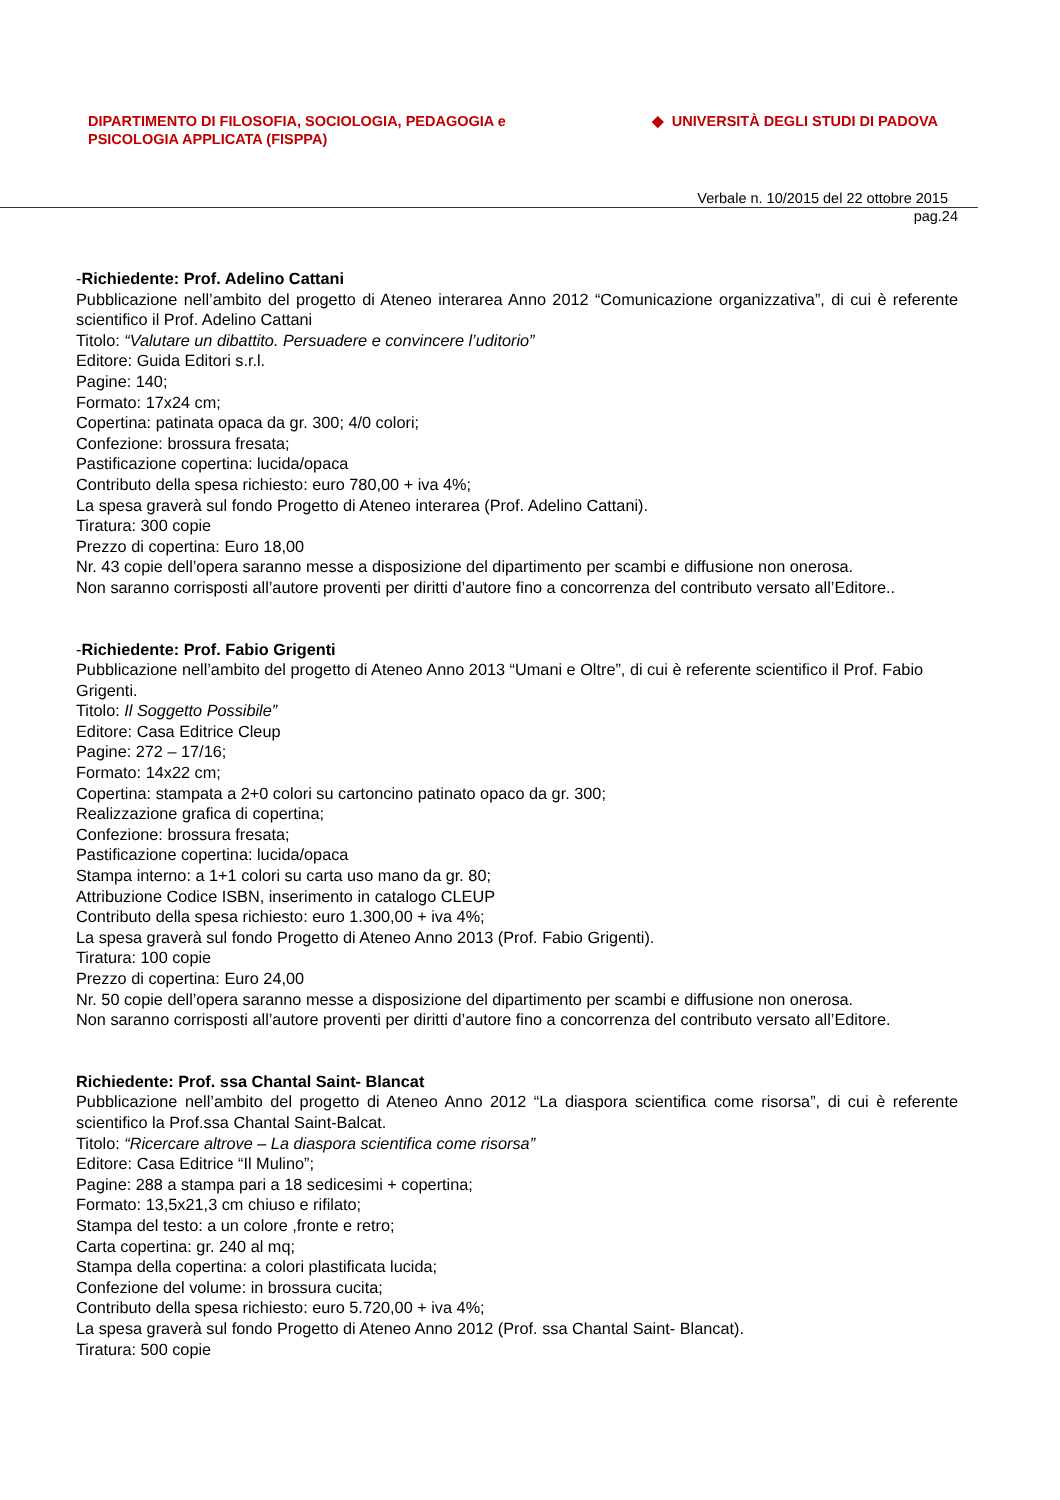DIPARTIMENTO DI FILOSOFIA, SOCIOLOGIA, PEDAGOGIA e
PSICOLOGIA APPLICATA (FISPPA)
◆ UNIVERSITÀ DEGLI STUDI DI PADOVA
Verbale n. 10/2015 del 22 ottobre 2015
pag.24
-Richiedente: Prof. Adelino Cattani
Pubblicazione nell’ambito del progetto di Ateneo interarea Anno 2012 “Comunicazione organizzativa”, di cui è referente scientifico il Prof. Adelino Cattani
Titolo: “Valutare un dibattito. Persuadere e convincere l’uditorio”
Editore: Guida Editori s.r.l.
Pagine: 140;
Formato: 17x24 cm;
Copertina: patinata opaca da gr. 300; 4/0 colori;
Confezione: brossura fresata;
Pastificazione copertina: lucida/opaca
Contributo della spesa richiesto: euro 780,00 + iva 4%;
La spesa graverà sul fondo Progetto di Ateneo interarea (Prof. Adelino Cattani).
Tiratura: 300 copie
Prezzo di copertina: Euro 18,00
Nr. 43 copie dell’opera saranno messe a disposizione del dipartimento per scambi e diffusione non onerosa.
Non saranno corrisposti all’autore proventi per diritti d’autore fino a concorrenza del contributo versato all’Editore..
-Richiedente: Prof. Fabio Grigenti
Pubblicazione nell’ambito del progetto di Ateneo Anno 2013 “Umani e Oltre”, di cui è referente scientifico il Prof. Fabio Grigenti.
Titolo: Il Soggetto Possibile”
Editore: Casa Editrice Cleup
Pagine: 272 – 17/16;
Formato: 14x22 cm;
Copertina: stampata a 2+0 colori su cartoncino patinato opaco da gr. 300;
Realizzazione grafica di copertina;
Confezione: brossura fresata;
Pastificazione copertina: lucida/opaca
Stampa interno: a 1+1 colori su carta uso mano da gr. 80;
Attribuzione Codice ISBN, inserimento in catalogo CLEUP
Contributo della spesa richiesto: euro 1.300,00 + iva 4%;
La spesa graverà sul fondo Progetto di Ateneo Anno 2013 (Prof. Fabio Grigenti).
Tiratura: 100 copie
Prezzo di copertina: Euro 24,00
Nr. 50 copie dell’opera saranno messe a disposizione del dipartimento per scambi e diffusione non onerosa.
Non saranno corrisposti all’autore proventi per diritti d’autore fino a concorrenza del contributo versato all’Editore.
Richiedente: Prof. ssa Chantal Saint- Blancat
Pubblicazione nell’ambito del progetto di Ateneo Anno 2012 “La diaspora scientifica come risorsa”, di cui è referente scientifico la Prof.ssa Chantal Saint-Balcat.
Titolo: “Ricercare altrove – La diaspora scientifica come risorsa”
Editore: Casa Editrice “Il Mulino”;
Pagine: 288 a stampa pari a 18 sedicesimi + copertina;
Formato: 13,5x21,3 cm chiuso e rifilato;
Stampa del testo: a un colore ,fronte e retro;
Carta copertina: gr. 240 al mq;
Stampa della copertina: a colori plastificata lucida;
Confezione del volume: in brossura cucita;
Contributo della spesa richiesto: euro 5.720,00 + iva 4%;
La spesa graverà sul fondo Progetto di Ateneo Anno 2012 (Prof. ssa Chantal Saint- Blancat).
Tiratura: 500 copie